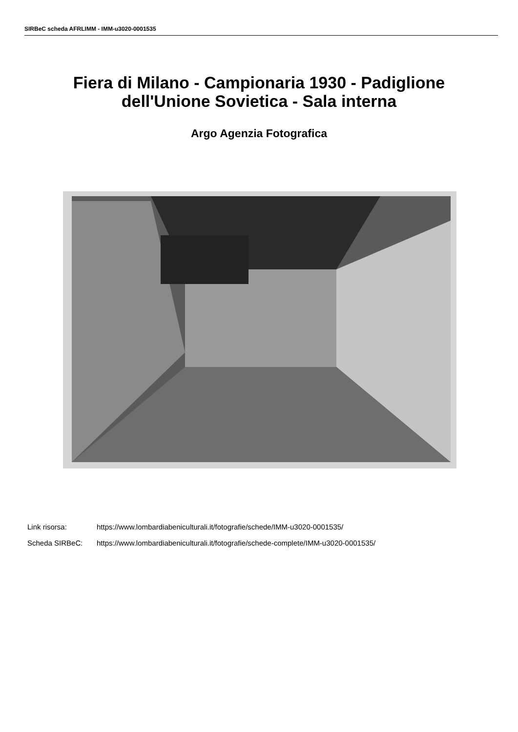SIRBeC scheda AFRLIMM - IMM-u3020-0001535
Fiera di Milano - Campionaria 1930 - Padiglione
dell'Unione Sovietica - Sala interna
Argo Agenzia Fotografica
Link risorsa: https://www.lombardiabeniculturali.it/fotografie/schede/IMM-u3020-0001535/
Scheda SIRBeC: https://www.lombardiabeniculturali.it/fotografie/schede-complete/IMM-u3020-0001535/